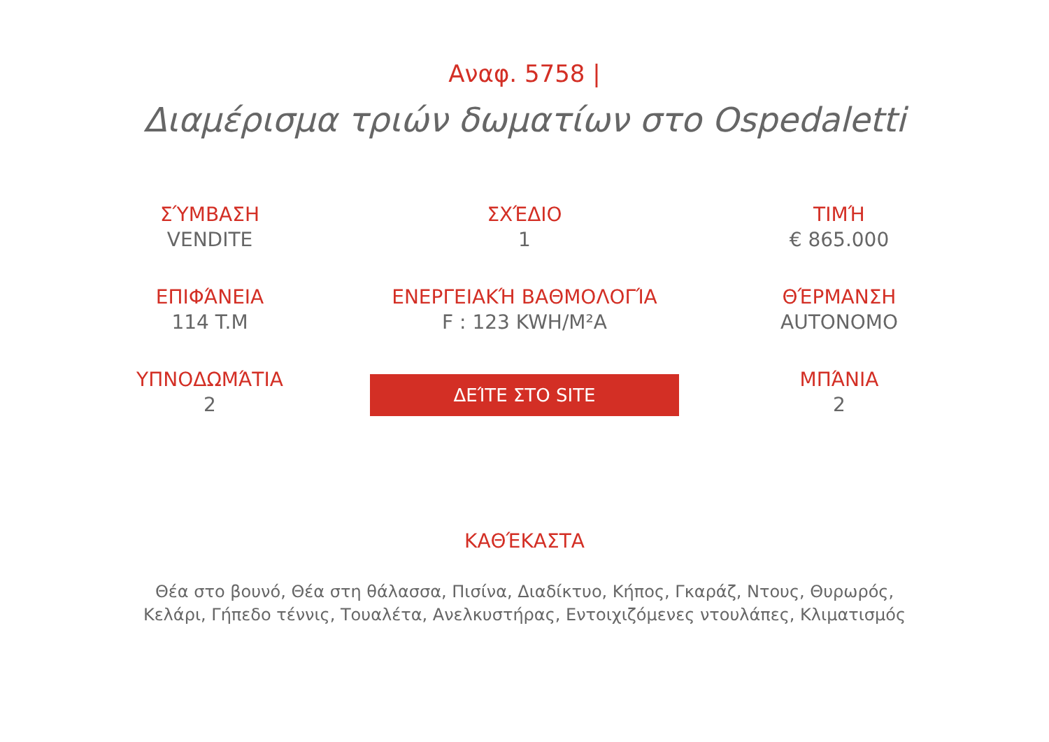Αναφ. 5758 |
Διαμέρισμα τριών δωματίων στο Ospedaletti
ΣΎΜΒΑΣΗ
VENDITE
ΣΧΈΔΙΟ
1
ΤΙΜΉ
€ 865.000
ΕΠΙΦΆΝΕΙΑ
114 T.M
ΕΝΕΡΓΕΙΑΚΉ ΒΑΘΜΟΛΟΓΊΑ
F : 123 KWH/M²A
ΘΈΡΜΑΝΣΗ
AUTONOMO
ΥΠΝΟΔΩΜΆΤΙΑ
2
ΔΕΊΤΕ ΣΤΟ SITE
ΜΠΆΝΙΑ
2
ΚΑΘΈΚΑΣΤΑ
Θέα στο βουνό, Θέα στη θάλασσα, Πισίνα, Διαδίκτυο, Κήπος, Γκαράζ, Ντους, Θυρωρός, Κελάρι, Γήπεδο τέννις, Τουαλέτα, Ανελκυστήρας, Εντοιχιζόμενες ντουλάπες, Κλιματισμός